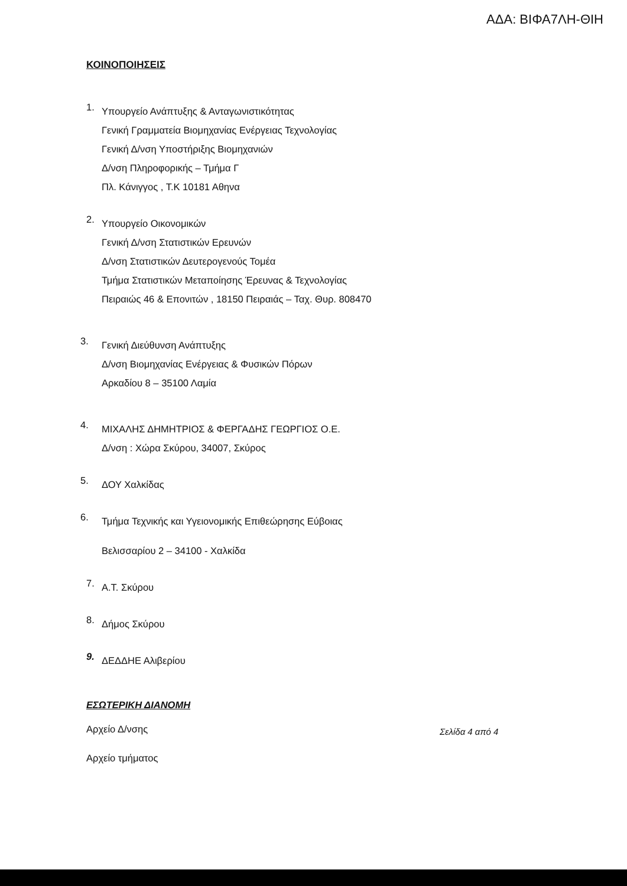ΑΔΑ: ΒΙΦΑ7ΛΗ-ΘΙΗ
ΚΟΙΝΟΠΟΙΗΣΕΙΣ
1.
Υπουργείο Ανάπτυξης & Ανταγωνιστικότητας
Γενική Γραμματεία Βιομηχανίας Ενέργειας Τεχνολογίας
Γενική Δ/νση Υποστήριξης Βιομηχανιών
Δ/νση Πληροφορικής – Τμήμα Γ
Πλ. Κάνιγγος , Τ.Κ 10181 Αθηνα
2.
Υπουργείο Οικονομικών
Γενική Δ/νση Στατιστικών Ερευνών
Δ/νση Στατιστικών Δευτερογενούς Τομέα
Τμήμα Στατιστικών Μεταποίησης Έρευνας & Τεχνολογίας
Πειραιώς 46 & Επονιτών , 18150 Πειραιάς – Ταχ. Θυρ. 808470
3.
Γενική Διεύθυνση Ανάπτυξης
Δ/νση Βιομηχανίας Ενέργειας & Φυσικών Πόρων
Αρκαδίου 8 – 35100 Λαμία
4.
ΜΙΧΑΛΗΣ ΔΗΜΗΤΡΙΟΣ & ΦΕΡΓΑΔΗΣ ΓΕΩΡΓΙΟΣ Ο.Ε.
Δ/νση : Χώρα Σκύρου, 34007, Σκύρος
5.
ΔΟΥ Χαλκίδας
6.
Τμήμα Τεχνικής και Υγειονομικής Επιθεώρησης Εύβοιας
Βελισσαρίου 2 – 34100 - Χαλκίδα
7.
Α.Τ. Σκύρου
8.
Δήμος Σκύρου
9.
ΔΕΔΔΗΕ Αλιβερίου
ΕΣΩΤΕΡΙΚΗ ΔΙΑΝΟΜΗ
Αρχείο Δ/νσης
Αρχείο τμήματος
Σελίδα 4 από 4